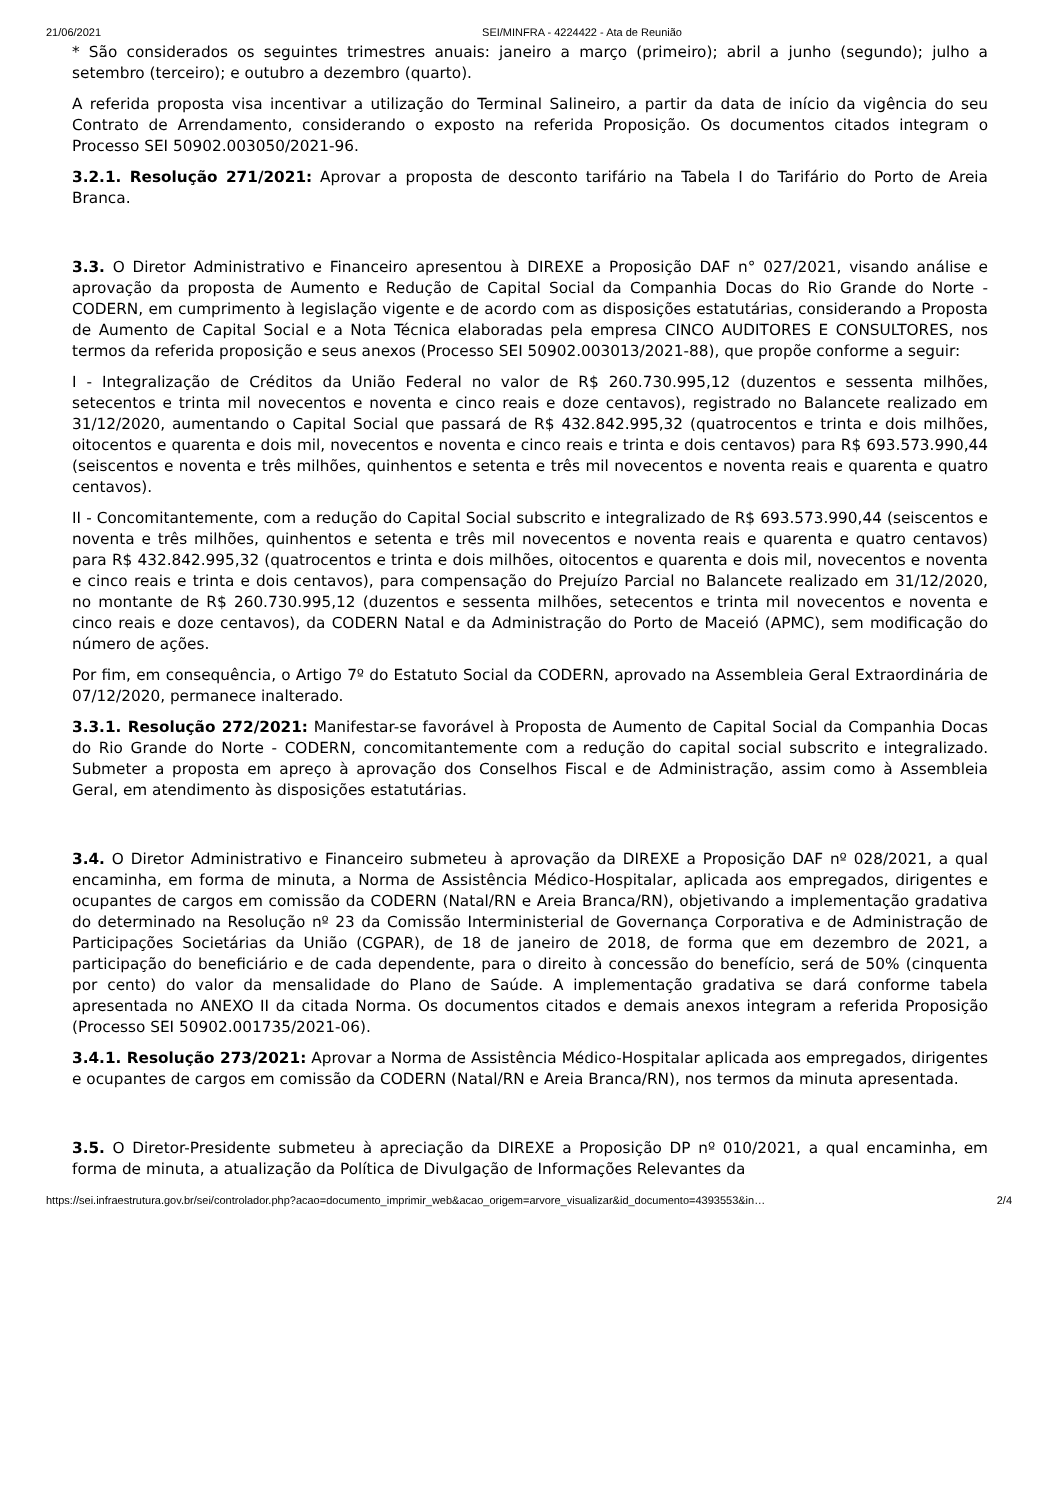21/06/2021 SEI/MINFRA - 4224422 - Ata de Reunião
* São considerados os seguintes trimestres anuais: janeiro a março (primeiro); abril a junho (segundo); julho a setembro (terceiro); e outubro a dezembro (quarto).
A referida proposta visa incentivar a utilização do Terminal Salineiro, a partir da data de início da vigência do seu Contrato de Arrendamento, considerando o exposto na referida Proposição. Os documentos citados integram o Processo SEI 50902.003050/2021-96.
3.2.1. Resolução 271/2021: Aprovar a proposta de desconto tarifário na Tabela I do Tarifário do Porto de Areia Branca.
3.3. O Diretor Administrativo e Financeiro apresentou à DIREXE a Proposição DAF n° 027/2021, visando análise e aprovação da proposta de Aumento e Redução de Capital Social da Companhia Docas do Rio Grande do Norte - CODERN, em cumprimento à legislação vigente e de acordo com as disposições estatutárias, considerando a Proposta de Aumento de Capital Social e a Nota Técnica elaboradas pela empresa CINCO AUDITORES E CONSULTORES, nos termos da referida proposição e seus anexos (Processo SEI 50902.003013/2021-88), que propõe conforme a seguir:
I - Integralização de Créditos da União Federal no valor de R$ 260.730.995,12 (duzentos e sessenta milhões, setecentos e trinta mil novecentos e noventa e cinco reais e doze centavos), registrado no Balancete realizado em 31/12/2020, aumentando o Capital Social que passará de R$ 432.842.995,32 (quatrocentos e trinta e dois milhões, oitocentos e quarenta e dois mil, novecentos e noventa e cinco reais e trinta e dois centavos) para R$ 693.573.990,44 (seiscentos e noventa e três milhões, quinhentos e setenta e três mil novecentos e noventa reais e quarenta e quatro centavos).
II - Concomitantemente, com a redução do Capital Social subscrito e integralizado de R$ 693.573.990,44 (seiscentos e noventa e três milhões, quinhentos e setenta e três mil novecentos e noventa reais e quarenta e quatro centavos) para R$ 432.842.995,32 (quatrocentos e trinta e dois milhões, oitocentos e quarenta e dois mil, novecentos e noventa e cinco reais e trinta e dois centavos), para compensação do Prejuízo Parcial no Balancete realizado em 31/12/2020, no montante de R$ 260.730.995,12 (duzentos e sessenta milhões, setecentos e trinta mil novecentos e noventa e cinco reais e doze centavos), da CODERN Natal e da Administração do Porto de Maceió (APMC), sem modificação do número de ações.
Por fim, em consequência, o Artigo 7º do Estatuto Social da CODERN, aprovado na Assembleia Geral Extraordinária de 07/12/2020, permanece inalterado.
3.3.1. Resolução 272/2021: Manifestar-se favorável à Proposta de Aumento de Capital Social da Companhia Docas do Rio Grande do Norte - CODERN, concomitantemente com a redução do capital social subscrito e integralizado. Submeter a proposta em apreço à aprovação dos Conselhos Fiscal e de Administração, assim como à Assembleia Geral, em atendimento às disposições estatutárias.
3.4. O Diretor Administrativo e Financeiro submeteu à aprovação da DIREXE a Proposição DAF nº 028/2021, a qual encaminha, em forma de minuta, a Norma de Assistência Médico-Hospitalar, aplicada aos empregados, dirigentes e ocupantes de cargos em comissão da CODERN (Natal/RN e Areia Branca/RN), objetivando a implementação gradativa do determinado na Resolução nº 23 da Comissão Interministerial de Governança Corporativa e de Administração de Participações Societárias da União (CGPAR), de 18 de janeiro de 2018, de forma que em dezembro de 2021, a participação do beneficiário e de cada dependente, para o direito à concessão do benefício, será de 50% (cinquenta por cento) do valor da mensalidade do Plano de Saúde. A implementação gradativa se dará conforme tabela apresentada no ANEXO II da citada Norma. Os documentos citados e demais anexos integram a referida Proposição (Processo SEI 50902.001735/2021-06).
3.4.1. Resolução 273/2021: Aprovar a Norma de Assistência Médico-Hospitalar aplicada aos empregados, dirigentes e ocupantes de cargos em comissão da CODERN (Natal/RN e Areia Branca/RN), nos termos da minuta apresentada.
3.5. O Diretor-Presidente submeteu à apreciação da DIREXE a Proposição DP nº 010/2021, a qual encaminha, em forma de minuta, a atualização da Política de Divulgação de Informações Relevantes da
https://sei.infraestrutura.gov.br/sei/controlador.php?acao=documento_imprimir_web&acao_origem=arvore_visualizar&id_documento=4393553&in… 2/4